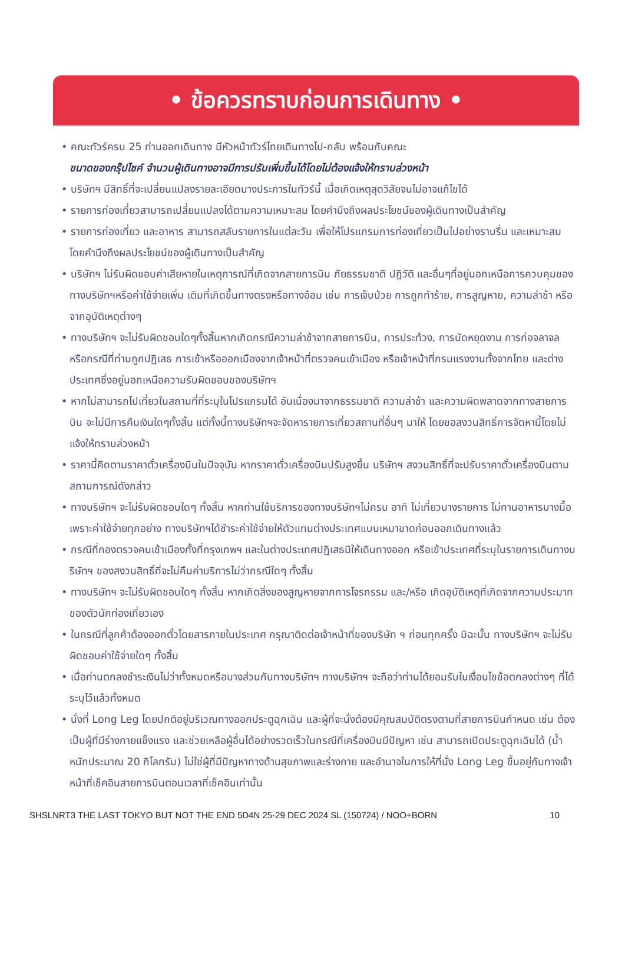• ข้อควรทราบก่อนการเดินทาง •
• คณะทัวร์ครบ 25 ท่านออกเดินทาง มีหัวหน้าทัวร์ไทยเดินทางไป-กลับ พร้อมกับคณะ
ขนาดของกรุ๊ปไซค์ จำนวนผู้เดินทางอาจมีการปรับเพิ่มขึ้นได้โดยไม่ต้องแจ้งให้ทราบล่วงหน้า
• บริษัทฯ มีสิทธิ์ที่จะเปลี่ยนแปลงรายละเอียดบางประการในทัวร์นี้ เมื่อเกิดเหตุสุดวิสัยจนไม่อาจแก้ไขได้
• รายการท่องเที่ยวสามารถเปลี่ยนแปลงได้ตามความเหมาะสม โดยคำนึงถึงผลประโยชน์ของผู้เดินทางเป็นสำคัญ
• รายการท่องเที่ยว และอาหาร สามารถสลับรายการในแต่ละวัน เพื่อให้โปรแกรมการท่องเที่ยวเป็นไปอย่างราบรื่น และเหมาะสม โดยคำนึงถึงผลประโยชน์ของผู้เดินทางเป็นสำคัญ
• บริษัทฯ ไม่รับผิดชอบค่าเสียหายในเหตุการณ์ที่เกิดจากสายการบิน ภัยธรรมชาติ ปฏิวัติ และอื่นๆที่อยู่นอกเหนือการควบคุมของทางบริษัทฯหรือค่าใช้จ่ายเพิ่ม เติมที่เกิดขึ้นทางตรงหรือทางอ้อม เช่น การเจ็บป่วย การถูกทำร้าย, การสูญหาย, ความล่าช้า หรือจากอุบัติเหตุต่างๆ
• ทางบริษัทฯ จะไม่รับผิดชอบใดๆทั้งสิ้นหากเกิดกรณีความล่าช้าจากสายการบิน, การประท้วง, การนัดหยุดงาน การก่อจลาจล หรือกรณีที่ท่านถูกปฏิเสธ การเข้าหรือออกเมืองจากเจ้าหน้าที่ตรวจคนเข้าเมือง หรือเจ้าหน้าที่กรมแรงงานทั้งจากไทย และต่างประเทศซึ่งอยู่นอกเหนือความรับผิดชอบของบริษัทฯ
• หากไม่สามารถไปเที่ยวในสถานที่ที่ระบุในโปรแกรมได้ อันเนื่องมาจากธรรมชาติ ความล่าช้า และความผิดพลาดจากทางสายการบิน จะไม่มีการคืนเงินใดๆทั้งสิ้น แต่ทั้งนี้ทางบริษัทฯจะจัดหารายการเที่ยวสถานที่อื่นๆ มาให้ โดยขอสงวนสิทธิ์การจัดหานี้โดยไม่แจ้งให้ทราบล่วงหน้า
• ราคานี้คิดตามราคาตั๋วเครื่องบินในปัจจุบัน หากราคาตั๋วเครื่องบินปรับสูงขึ้น บริษัทฯ สงวนสิทธิ์ที่จะปรับราคาตั๋วเครื่องบินตามสถานการณ์ดังกล่าว
• ทางบริษัทฯ จะไม่รับผิดชอบใดๆ ทั้งสิ้น หากท่านใช้บริการของทางบริษัทฯไม่ครบ อาทิ ไม่เที่ยวบางรายการ ไม่ทานอาหารบางมื้อ เพราะค่าใช้จ่ายทุกอย่าง ทางบริษัทฯได้ชำระค่าใช้จ่ายให้ตัวแทนต่างประเทศแบบเหมาขาดก่อนออกเดินทางแล้ว
• กรณีที่กองตรวจคนเข้าเมืองทั้งที่กรุงเทพฯ และในต่างประเทศปฏิเสธมิให้เดินทางออก หรือเข้าประเทศที่ระบุในรายการเดินทางบริษัทฯ ของสงวนสิทธิ์ที่จะไม่คืนค่าบริการไม่ว่ากรณีใดๆ ทั้งสิ้น
• ทางบริษัทฯ จะไม่รับผิดชอบใดๆ ทั้งสิ้น หากเกิดสิ่งของสูญหายจากการโจรกรรม และ/หรือ เกิดอุบัติเหตุที่เกิดจากความประมาทของตัวนักท่องเที่ยวเอง
• ในกรณีที่ลูกค้าต้องออกตั๋วโดยสารภายในประเทศ กรุณาติดต่อเจ้าหน้าที่ของบริษัท ฯ ก่อนทุกครั้ง มิฉะนั้น ทางบริษัทฯ จะไม่รับผิดชอบค่าใช้จ่ายใดๆ ทั้งสิ้น
• เมื่อท่านตกลงชำระเงินไม่ว่าทั้งหมดหรือบางส่วนกับทางบริษัทฯ ทางบริษัทฯ จะถือว่าท่านได้ยอมรับในเงื่อนไขข้อตกลงต่างๆ ที่ได้ระบุไว้แล้วทั้งหมด
• นั่งที่ Long Leg โดยปกติอยู่บริเวณทางออกประตูฉุกเฉิน และผู้ที่จะนั่งต้องมีคุณสมบัติตรงตามที่สายการบินกำหนด เช่น ต้องเป็นผู้ที่มีร่างกายแข็งแรง และช่วยเหลือผู้อื่นได้อย่างรวดเร็วในกรณีที่เครื่องบินมีปัญหา เช่น สามารถเปิดประตูฉุกเฉินได้ (น้ำหนักประมาณ 20 กิโลกรัม) ไม่ใช่ผู้ที่มีปัญหาทางด้านสุขภาพและร่างกาย และอำนาจในการให้ที่นั่ง Long Leg ขึ้นอยู่กับทางเจ้าหน้าที่เช็คอินสายการบินตอนเวลาที่เช็คอินเท่านั้น
SHSLNRT3 THE LAST TOKYO BUT NOT THE END 5D4N 25-29 DEC 2024 SL (150724) / NOO+BORN 10